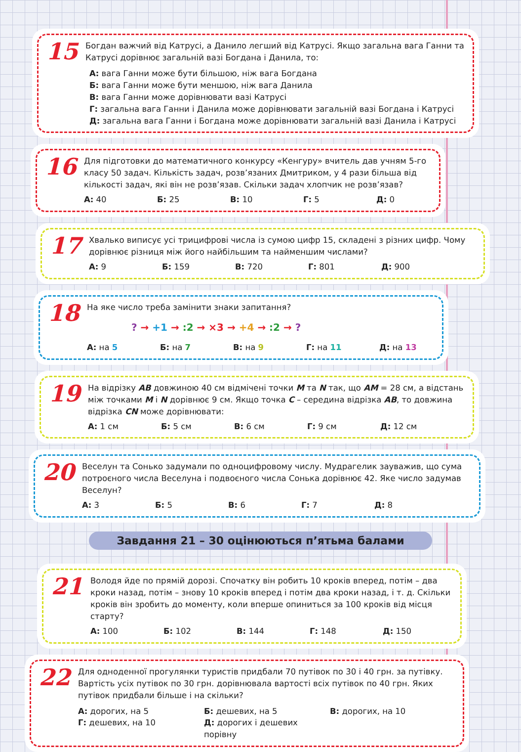15
Богдан важчий від Катрусі, а Данило легший від Катрусі. Якщо загальна вага Ганни та Катрусі дорівнює загальній вазі Богдана і Данила, то:
А: вага Ганни може бути більшою, ніж вага Богдана
Б: вага Ганни може бути меншою, ніж вага Данила
В: вага Ганни може дорівнювати вазі Катрусі
Г: загальна вага Ганни і Данила може дорівнювати загальній вазі Богдана і Катрусі
Д: загальна вага Ганни і Богдана може дорівнювати загальній вазі Данила і Катрусі
16
Для підготовки до математичного конкурсу «Кенгуру» вчитель дав учням 5-го класу 50 задач. Кількість задач, розв’язаних Дмитриком, у 4 рази більша від кількості задач, які він не розв’язав. Скільки задач хлопчик не розв’язав?
А: 40 Б: 25 В: 10 Г: 5 Д: 0
17
Хвалько виписує усі трицифрові числа із сумою цифр 15, складені з різних цифр. Чому дорівнює різниця між його найбільшим та найменшим числами?
А: 9 Б: 159 В: 720 Г: 801 Д: 900
18
На яке число треба замінити знаки запитання?
? → +1 → :2 → ×3 → +4 → :2 → ?
А: на 5 Б: на 7 В: на 9 Г: на 11 Д: на 13
19
На відрізку AB довжиною 40 см відмічені точки M та N так, що AM = 28 см, а відстань між точками M і N дорівнює 9 см. Якщо точка C – середина відрізка AB, то довжина відрізка CN може дорівнювати:
А: 1 см Б: 5 см В: 6 см Г: 9 см Д: 12 см
20
Веселун та Сонько задумали по одноцифровому числу. Мудрагелик зауважив, що сума потроєного числа Веселуна і подвоєного числа Сонька дорівнює 42. Яке число задумав Веселун?
А: 3 Б: 5 В: 6 Г: 7 Д: 8
Завдання 21 – 30 оцінюються п’ятьма балами
21
Володя йде по прямій дорозі. Спочатку він робить 10 кроків вперед, потім – два кроки назад, потім – знову 10 кроків вперед і потім два кроки назад, і т. д. Скільки кроків він зробить до моменту, коли вперше опиниться за 100 кроків від місця старту?
А: 100 Б: 102 В: 144 Г: 148 Д: 150
22
Для одноденної прогулянки туристів придбали 70 путівок по 30 і 40 грн. за путівку. Вартість усіх путівок по 30 грн. дорівнювала вартості всіх путівок по 40 грн. Яких путівок придбали більше і на скільки?
А: дорогих, на 5 Б: дешевих, на 5 В: дорогих, на 10 Г: дешевих, на 10 Д: дорогих і дешевих порівну